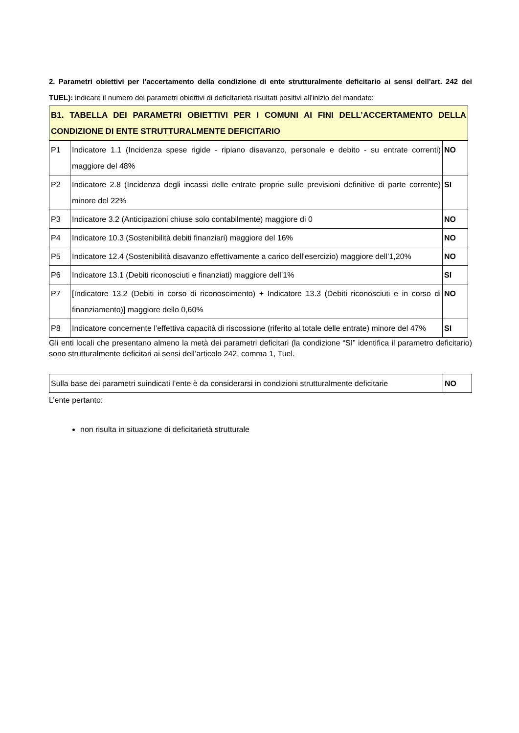2. Parametri obiettivi per l'accertamento della condizione di ente strutturalmente deficitario ai sensi dell'art. 242 dei TUEL): indicare il numero dei parametri obiettivi di deficitarietà risultati positivi all'inizio del mandato:
| B1. TABELLA DEI PARAMETRI OBIETTIVI PER I COMUNI AI FINI DELL’ACCERTAMENTO DELLA CONDIZIONE DI ENTE STRUTTURALMENTE DEFICITARIO | | |
| P1 | Indicatore 1.1 (Incidenza spese rigide - ripiano disavanzo, personale e debito - su entrate correnti) maggiore del 48% | NO |
| P2 | Indicatore 2.8 (Incidenza degli incassi delle entrate proprie sulle previsioni definitive di parte corrente) minore del 22% | SI |
| P3 | Indicatore 3.2 (Anticipazioni chiuse solo contabilmente) maggiore di 0 | NO |
| P4 | Indicatore 10.3 (Sostenibilità debiti finanziari) maggiore del 16% | NO |
| P5 | Indicatore 12.4 (Sostenibilità disavanzo effettivamente a carico dell'esercizio) maggiore dell’1,20% | NO |
| P6 | Indicatore 13.1 (Debiti riconosciuti e finanziati) maggiore dell’1% | SI |
| P7 | [Indicatore 13.2 (Debiti in corso di riconoscimento) + Indicatore 13.3 (Debiti riconosciuti e in corso di finanziamento)] maggiore dello 0,60% | NO |
| P8 | Indicatore concernente l’effettiva capacità di riscossione (riferito al totale delle entrate) minore del 47% | SI |
Gli enti locali che presentano almeno la metà dei parametri deficitari (la condizione “SI” identifica il parametro deficitario) sono strutturalmente deficitari ai sensi dell’articolo 242, comma 1, Tuel.
| Sulla base dei parametri suindicati l’ente è da considerarsi in condizioni strutturalmente deficitarie | NO |
L’ente pertanto:
non risulta in situazione di deficitarietà strutturale